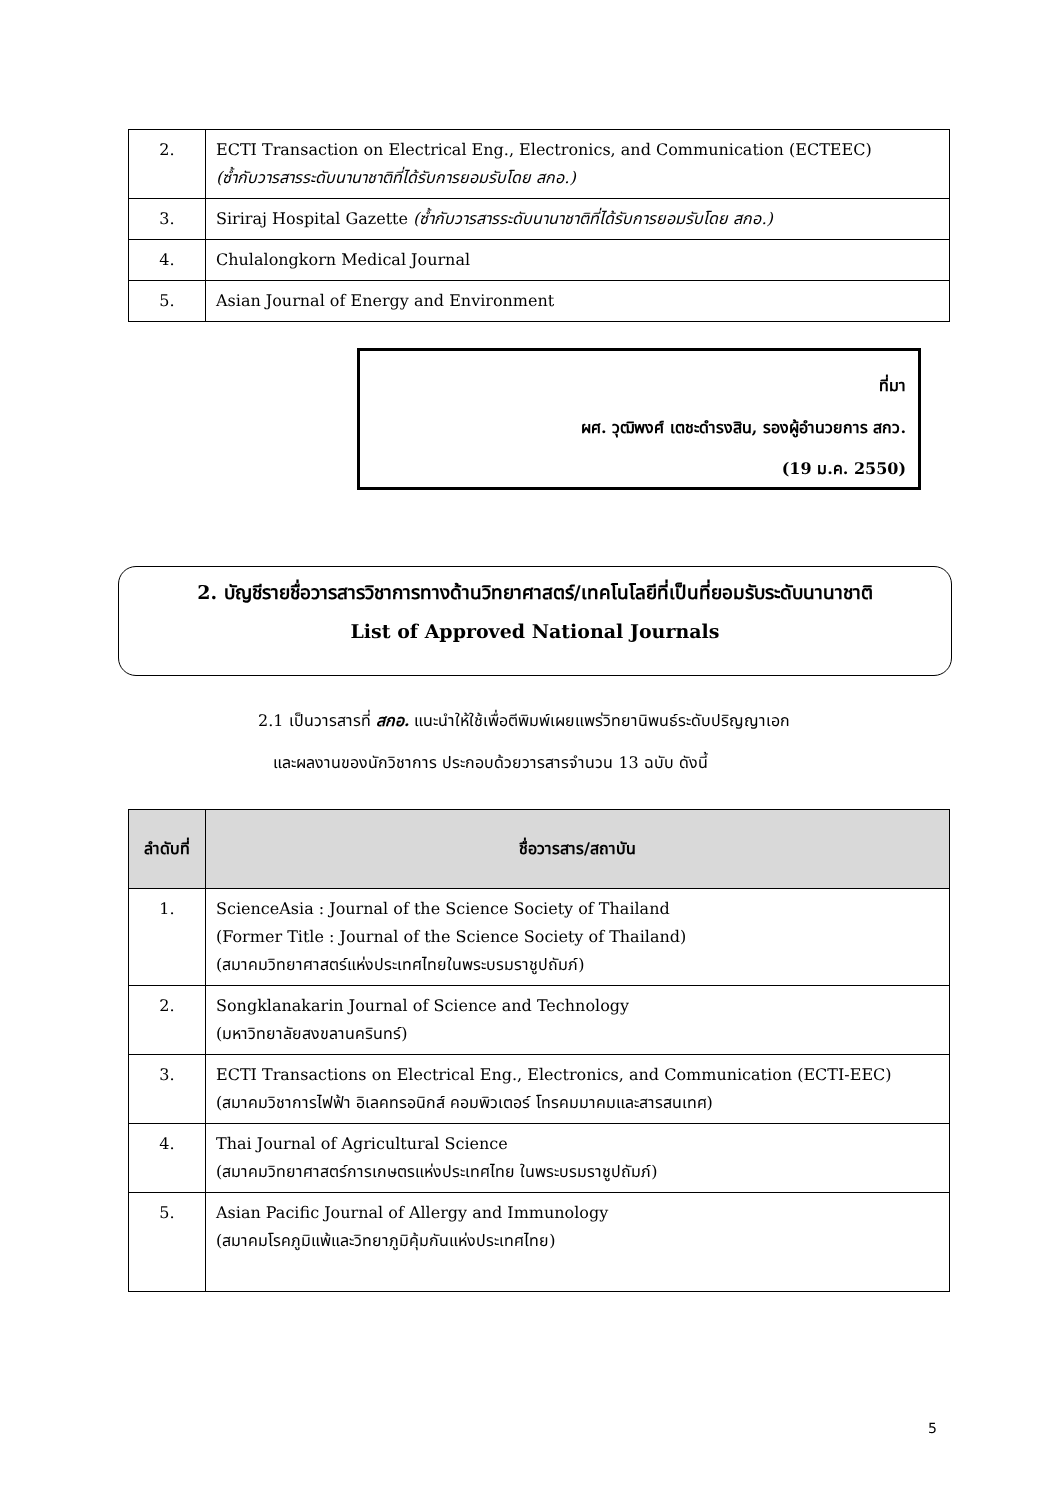| 2. | ECTI Transaction on Electrical Eng., Electronics, and Communication (ECTEEC) (ซ้ำกับวารสารระดับนานาชาติที่ได้รับการยอมรับโดย สกอ.) |
| 3. | Siriraj Hospital Gazette (ซ้ำกับวารสารระดับนานาชาติที่ได้รับการยอมรับโดย สกอ.) |
| 4. | Chulalongkorn Medical Journal |
| 5. | Asian Journal of Energy and Environment |
ที่มา
ผศ. วุฒิพงศ์ เตชะดำรงสิน, รองผู้อำนวยการ สกว.
(19 ม.ค. 2550)
2. บัญชีรายชื่อวารสารวิชาการทางด้านวิทยาศาสตร์/เทคโนโลยีที่เป็นที่ยอมรับระดับนานาชาติ
List of Approved National Journals
2.1 เป็นวารสารที่ สกอ. แนะนำให้ใช้เพื่อตีพิมพ์เผยแพร่วิทยานิพนธ์ระดับปริญญาเอก
และผลงานของนักวิชาการ ประกอบด้วยวารสารจำนวน 13 ฉบับ ดังนี้
| ลำดับที่ | ชื่อวารสาร/สถาบัน |
| --- | --- |
| 1. | ScienceAsia : Journal of the Science Society of Thailand (Former Title : Journal of the Science Society of Thailand) (สมาคมวิทยาศาสตร์แห่งประเทศไทยในพระบรมราชูปถัมภ์) |
| 2. | Songklanakarin Journal of Science and Technology (มหาวิทยาลัยสงขลานครินทร์) |
| 3. | ECTI Transactions on Electrical Eng., Electronics, and Communication (ECTI-EEC) (สมาคมวิชาการไฟฟ้า อิเลคทรอนิกส์ คอมพิวเตอร์ โทรคมมาคมและสารสนเทศ) |
| 4. | Thai Journal of Agricultural Science (สมาคมวิทยาศาสตร์การเกษตรแห่งประเทศไทย ในพระบรมราชูปถัมภ์) |
| 5. | Asian Pacific Journal of Allergy and Immunology (สมาคมโรคภูมิแพ้และวิทยาภูมิคุ้มกันแห่งประเทศไทย) |
5